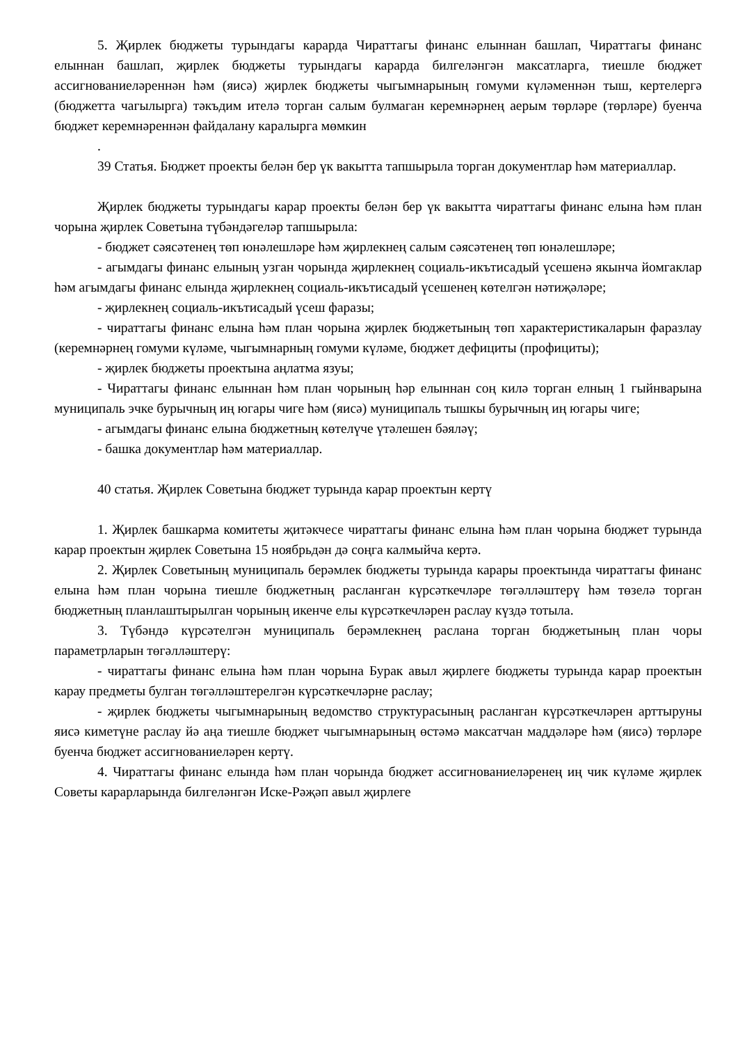5. Җирлек бюджеты турындагы карарда Чираттагы финанс елыннан башлап, Чираттагы финанс елыннан башлап, җирлек бюджеты турындагы карарда билгеләнгән максатларга, тиешле бюджет ассигнованиеләреннән һәм (яисә) җирлек бюджеты чыгымнарының гомуми күләменнән тыш, кертелергә (бюджетта чагылырга) тәкъдим ителә торган салым булмаган керемнәрнең аерым төрләре (төрләре) буенча бюджет керемнәреннән файдалану каралырга мөмкин
.
39 Статья. Бюджет проекты белән бер үк вакытта тапшырыла торган документлар һәм материаллар.
Җирлек бюджеты турындагы карар проекты белән бер үк вакытта чираттагы финанс елына һәм план чорына җирлек Советына түбәндәгеләр тапшырыла:
- бюджет сәясәтенең төп юнәлешләре һәм җирлекнең салым сәясәтенең төп юнәлешләре;
- агымдагы финанс елының узган чорында җирлекнең социаль-икътисадый үсешенә якынча йомгаклар һәм агымдагы финанс елында җирлекнең социаль-икътисадый үсешенең көтелгән нәтиҗәләре;
- җирлекнең социаль-икътисадый үсеш фаразы;
- чираттагы финанс елына һәм план чорына җирлек бюджетының төп характеристикаларын фаразлау (керемнәрнең гомуми күләме, чыгымнарның гомуми күләме, бюджет дефициты (профициты);
- җирлек бюджеты проектына аңлатма язуы;
- Чираттагы финанс елыннан һәм план чорының һәр елыннан соң килә торган елның 1 гыйнварына муниципаль эчке бурычның иң югары чиге һәм (яисә) муниципаль тышкы бурычның иң югары чиге;
- агымдагы финанс елына бюджетның көтелүче үтәлешен бәяләү;
- башка документлар һәм материаллар.
40 статья. Җирлек Советына бюджет турында карар проектын кертү
1. Җирлек башкарма комитеты җитәкчесе чираттагы финанс елына һәм план чорына бюджет турында карар проектын җирлек Советына 15 ноябрьдән дә соңга калмыйча кертә.
2. Җирлек Советының муниципаль берәмлек бюджеты турында карары проектында чираттагы финанс елына һәм план чорына тиешле бюджетның расланган күрсәткечләре төгәлләштерү һәм төзелә торган бюджетның планлаштырылган чорының икенче елы күрсәткечләрен раслау күздә тотыла.
3. Түбәндә күрсәтелгән муниципаль берәмлекнең раслана торган бюджетының план чоры параметрларын төгәлләштерү:
- чираттагы финанс елына һәм план чорына Бурак авыл җирлеге бюджеты турында карар проектын карау предметы булган төгәлләштерелгән күрсәткечләрне раслау;
- җирлек бюджеты чыгымнарының ведомство структурасының расланган күрсәткечләрен арттыруны яисә киметүне раслау йә аңа тиешле бюджет чыгымнарының өстәмә максатчан маддәләре һәм (яисә) төрләре буенча бюджет ассигнованиеләрен кертү.
4. Чираттагы финанс елында һәм план чорында бюджет ассигнованиеләренең иң чик күләме җирлек Советы карарларында билгеләнгән Иске-Рәҗәп авыл җирлеге